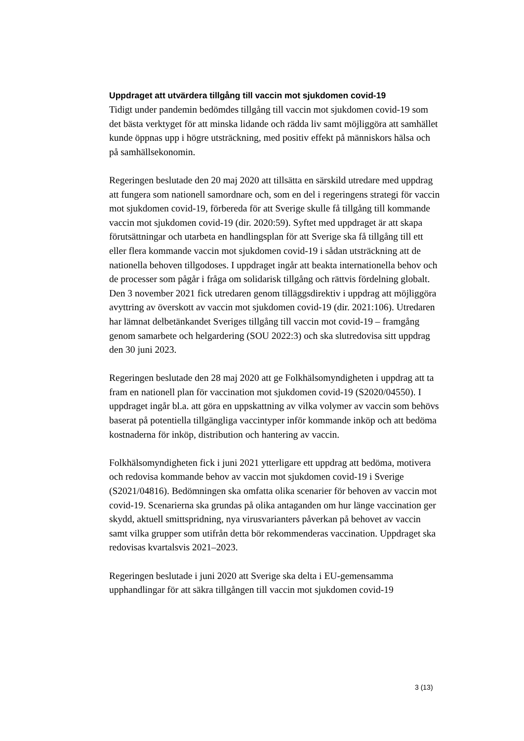Uppdraget att utvärdera tillgång till vaccin mot sjukdomen covid-19
Tidigt under pandemin bedömdes tillgång till vaccin mot sjukdomen covid-19 som det bästa verktyget för att minska lidande och rädda liv samt möjliggöra att samhället kunde öppnas upp i högre utsträckning, med positiv effekt på människors hälsa och på samhällsekonomin.
Regeringen beslutade den 20 maj 2020 att tillsätta en särskild utredare med uppdrag att fungera som nationell samordnare och, som en del i regeringens strategi för vaccin mot sjukdomen covid-19, förbereda för att Sverige skulle få tillgång till kommande vaccin mot sjukdomen covid-19 (dir. 2020:59). Syftet med uppdraget är att skapa förutsättningar och utarbeta en handlingsplan för att Sverige ska få tillgång till ett eller flera kommande vaccin mot sjukdomen covid-19 i sådan utsträckning att de nationella behoven tillgodoses. I uppdraget ingår att beakta internationella behov och de processer som pågår i fråga om solidarisk tillgång och rättvis fördelning globalt. Den 3 november 2021 fick utredaren genom tilläggsdirektiv i uppdrag att möjliggöra avyttring av överskott av vaccin mot sjukdomen covid-19 (dir. 2021:106). Utredaren har lämnat delbetänkandet Sveriges tillgång till vaccin mot covid-19 – framgång genom samarbete och helgardering (SOU 2022:3) och ska slutredovisa sitt uppdrag den 30 juni 2023.
Regeringen beslutade den 28 maj 2020 att ge Folkhälsomyndigheten i uppdrag att ta fram en nationell plan för vaccination mot sjukdomen covid-19 (S2020/04550). I uppdraget ingår bl.a. att göra en uppskattning av vilka volymer av vaccin som behövs baserat på potentiella tillgängliga vaccintyper inför kommande inköp och att bedöma kostnaderna för inköp, distribution och hantering av vaccin.
Folkhälsomyndigheten fick i juni 2021 ytterligare ett uppdrag att bedöma, motivera och redovisa kommande behov av vaccin mot sjukdomen covid-19 i Sverige (S2021/04816). Bedömningen ska omfatta olika scenarier för behoven av vaccin mot covid-19. Scenarierna ska grundas på olika antaganden om hur länge vaccination ger skydd, aktuell smittspridning, nya virusvarianters påverkan på behovet av vaccin samt vilka grupper som utifrån detta bör rekommenderas vaccination. Uppdraget ska redovisas kvartalsvis 2021–2023.
Regeringen beslutade i juni 2020 att Sverige ska delta i EU-gemensamma upphandlingar för att säkra tillgången till vaccin mot sjukdomen covid-19
3 (13)